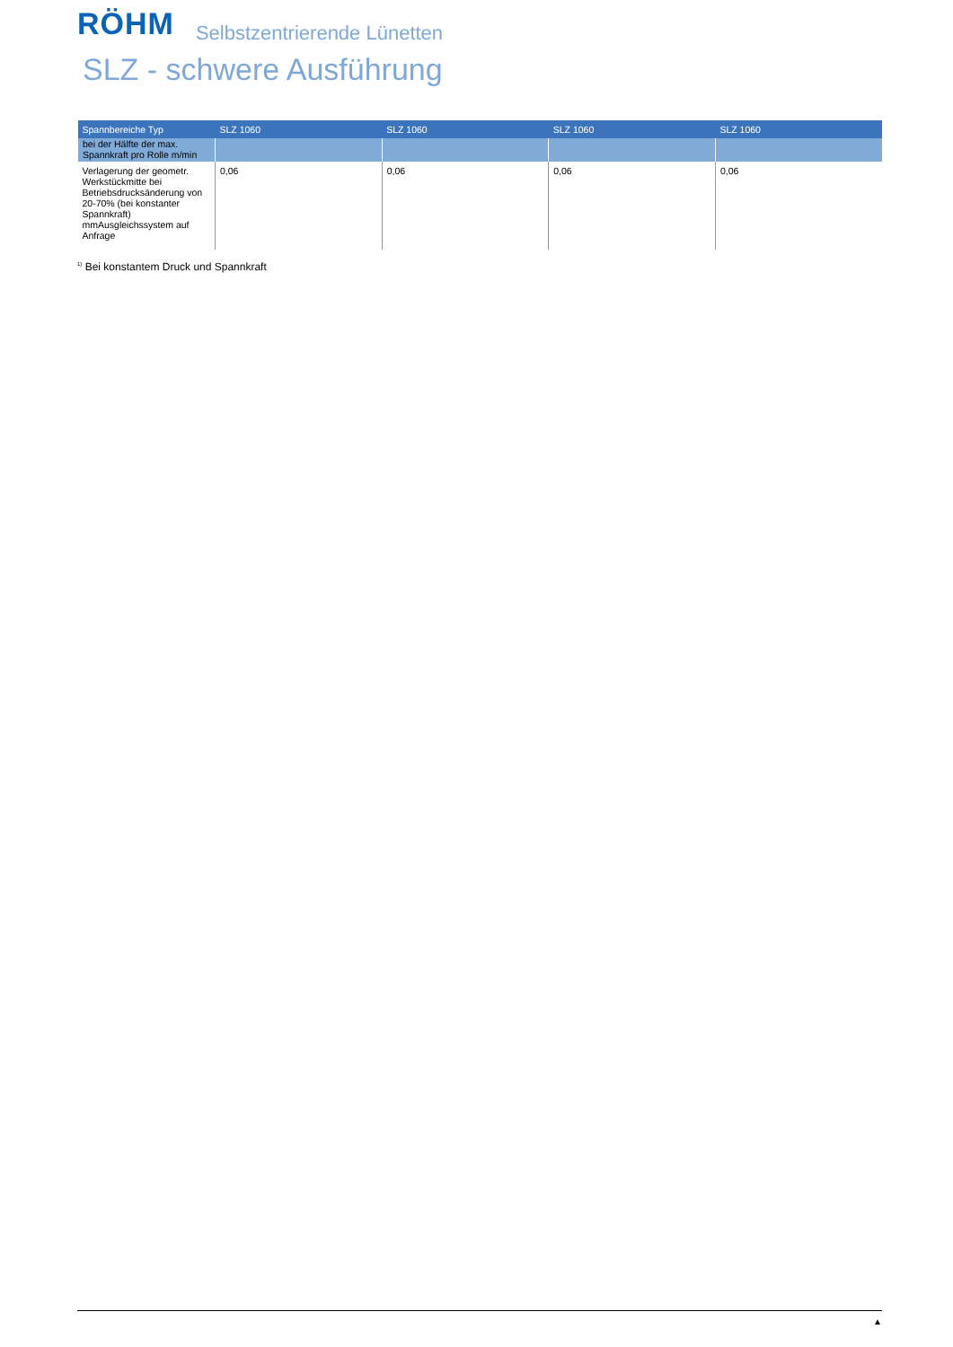RÖHM Selbstzentrierende Lünetten
SLZ - schwere Ausführung
| Spannbereiche Typ | SLZ 1060 | SLZ 1060 | SLZ 1060 | SLZ 1060 |
| --- | --- | --- | --- | --- |
| bei der Hälfte der max. Spannkraft pro Rolle m/min | | | | |
| Verlagerung der geometr. Werkstückmitte bei Betriebsdrucksänderung von 20-70% (bei konstanter Spannkraft) mmAusgleichssystem auf Anfrage | 0,06 | 0,06 | 0,06 | 0,06 |
<sup>1)</sup> Bei konstantem Druck und Spannkraft
▲